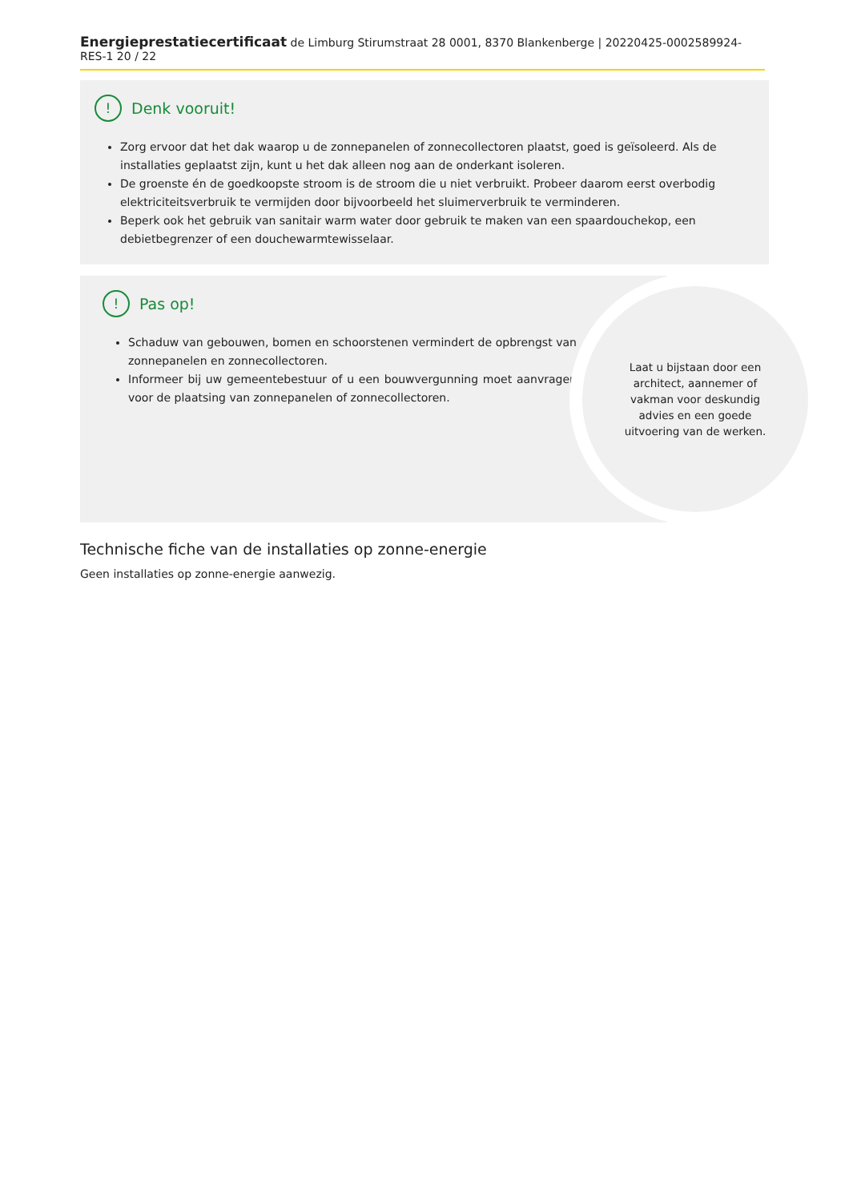Energieprestatiecertificaat de Limburg Stirumstraat 28 0001, 8370 Blankenberge | 20220425-0002589924-RES-1 20 / 22
! Denk vooruit!
Zorg ervoor dat het dak waarop u de zonnepanelen of zonnecollectoren plaatst, goed is geïsoleerd. Als de installaties geplaatst zijn, kunt u het dak alleen nog aan de onderkant isoleren.
De groenste én de goedkoopste stroom is de stroom die u niet verbruikt. Probeer daarom eerst overbodig elektriciteitsverbruik te vermijden door bijvoorbeeld het sluimerverbruik te verminderen.
Beperk ook het gebruik van sanitair warm water door gebruik te maken van een spaardouchekop, een debietbegrenzer of een douchewarmtewisselaar.
! Pas op!
Schaduw van gebouwen, bomen en schoorstenen vermindert de opbrengst van zonnepanelen en zonnecollectoren.
Informeer bij uw gemeentebestuur of u een bouwvergunning moet aanvragen voor de plaatsing van zonnepanelen of zonnecollectoren.
Laat u bijstaan door een architect, aannemer of vakman voor deskundig advies en een goede uitvoering van de werken.
Technische fiche van de installaties op zonne-energie
Geen installaties op zonne-energie aanwezig.